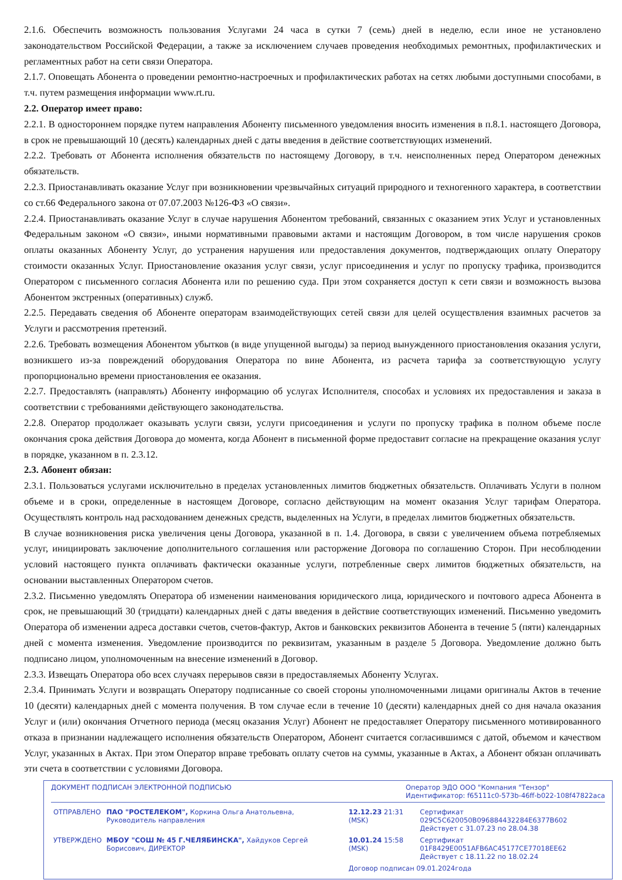2.1.6. Обеспечить возможность пользования Услугами 24 часа в сутки 7 (семь) дней в неделю, если иное не установлено законодательством Российской Федерации, а также за исключением случаев проведения необходимых ремонтных, профилактических и регламентных работ на сети связи Оператора.
2.1.7. Оповещать Абонента о проведении ремонтно-настроечных и профилактических работах на сетях любыми доступными способами, в т.ч. путем размещения информации www.rt.ru.
2.2. Оператор имеет право:
2.2.1. В одностороннем порядке путем направления Абоненту письменного уведомления вносить изменения в п.8.1. настоящего Договора, в срок не превышающий 10 (десять) календарных дней с даты введения в действие соответствующих изменений.
2.2.2. Требовать от Абонента исполнения обязательств по настоящему Договору, в т.ч. неисполненных перед Оператором денежных обязательств.
2.2.3. Приостанавливать оказание Услуг при возникновении чрезвычайных ситуаций природного и техногенного характера, в соответствии со ст.66 Федерального закона от 07.07.2003 №126-ФЗ «О связи».
2.2.4. Приостанавливать оказание Услуг в случае нарушения Абонентом требований, связанных с оказанием этих Услуг и установленных Федеральным законом «О связи», иными нормативными правовыми актами и настоящим Договором, в том числе нарушения сроков оплаты оказанных Абоненту Услуг, до устранения нарушения или предоставления документов, подтверждающих оплату Оператору стоимости оказанных Услуг. Приостановление оказания услуг связи, услуг присоединения и услуг по пропуску трафика, производится Оператором с письменного согласия Абонента или по решению суда. При этом сохраняется доступ к сети связи и возможность вызова Абонентом экстренных (оперативных) служб.
2.2.5. Передавать сведения об Абоненте операторам взаимодействующих сетей связи для целей осуществления взаимных расчетов за Услуги и рассмотрения претензий.
2.2.6. Требовать возмещения Абонентом убытков (в виде упущенной выгоды) за период вынужденного приостановления оказания услуги, возникшего из-за повреждений оборудования Оператора по вине Абонента, из расчета тарифа за соответствующую услугу пропорционально времени приостановления ее оказания.
2.2.7. Предоставлять (направлять) Абоненту информацию об услугах Исполнителя, способах и условиях их предоставления и заказа в соответствии с требованиями действующего законодательства.
2.2.8. Оператор продолжает оказывать услуги связи, услуги присоединения и услуги по пропуску трафика в полном объеме после окончания срока действия Договора до момента, когда Абонент в письменной форме предоставит согласие на прекращение оказания услуг в порядке, указанном в п. 2.3.12.
2.3. Абонент обязан:
2.3.1. Пользоваться услугами исключительно в пределах установленных лимитов бюджетных обязательств. Оплачивать Услуги в полном объеме и в сроки, определенные в настоящем Договоре, согласно действующим на момент оказания Услуг тарифам Оператора. Осуществлять контроль над расходованием денежных средств, выделенных на Услуги, в пределах лимитов бюджетных обязательств.
В случае возникновения риска увеличения цены Договора, указанной в п. 1.4. Договора, в связи с увеличением объема потребляемых услуг, инициировать заключение дополнительного соглашения или расторжение Договора по соглашению Сторон. При несоблюдении условий настоящего пункта оплачивать фактически оказанные услуги, потребленные сверх лимитов бюджетных обязательств, на основании выставленных Оператором счетов.
2.3.2. Письменно уведомлять Оператора об изменении наименования юридического лица, юридического и почтового адреса Абонента в срок, не превышающий 30 (тридцати) календарных дней с даты введения в действие соответствующих изменений. Письменно уведомить Оператора об изменении адреса доставки счетов, счетов-фактур, Актов и банковских реквизитов Абонента в течение 5 (пяти) календарных дней с момента изменения. Уведомление производится по реквизитам, указанным в разделе 5 Договора. Уведомление должно быть подписано лицом, уполномоченным на внесение изменений в Договор.
2.3.3. Извещать Оператора обо всех случаях перерывов связи в предоставляемых Абоненту Услугах.
2.3.4. Принимать Услуги и возвращать Оператору подписанные со своей стороны уполномоченными лицами оригиналы Актов в течение 10 (десяти) календарных дней с момента получения. В том случае если в течение 10 (десяти) календарных дней со дня начала оказания Услуг и (или) окончания Отчетного периода (месяц оказания Услуг) Абонент не предоставляет Оператору письменного мотивированного отказа в признании надлежащего исполнения обязательств Оператором, Абонент считается согласившимся с датой, объемом и качеством Услуг, указанных в Актах. При этом Оператор вправе требовать оплату счетов на суммы, указанные в Актах, а Абонент обязан оплачивать эти счета в соответствии с условиями Договора.
ДОКУМЕНТ ПОДПИСАН ЭЛЕКТРОННОЙ ПОДПИСЬЮ Оператор ЭДО ООО "Компания "Тензор"
Идентификатор: f65111c0-573b-46ff-b022-108f47822aca
| ОТПРАВЛЕНО | ПАО "РОСТЕЛЕКОМ", Коркина Ольга Анатольевна, Руководитель направления | 12.12.23 21:31 (MSK) | Сертификат 029C5C620050B096884432284E6377B602 Действует с 31.07.23 по 28.04.38 |
| УТВЕРЖДЕНО | МБОУ "СОШ № 45 Г.ЧЕЛЯБИНСКА", Хайдуков Сергей Борисович, ДИРЕКТОР | 10.01.24 15:58 (MSK) | Сертификат 01F8429E0051AFB6AC45177CE77018EE62 Действует с 18.11.22 по 18.02.24 |
| | | Договор подписан 09.01.2024года | |